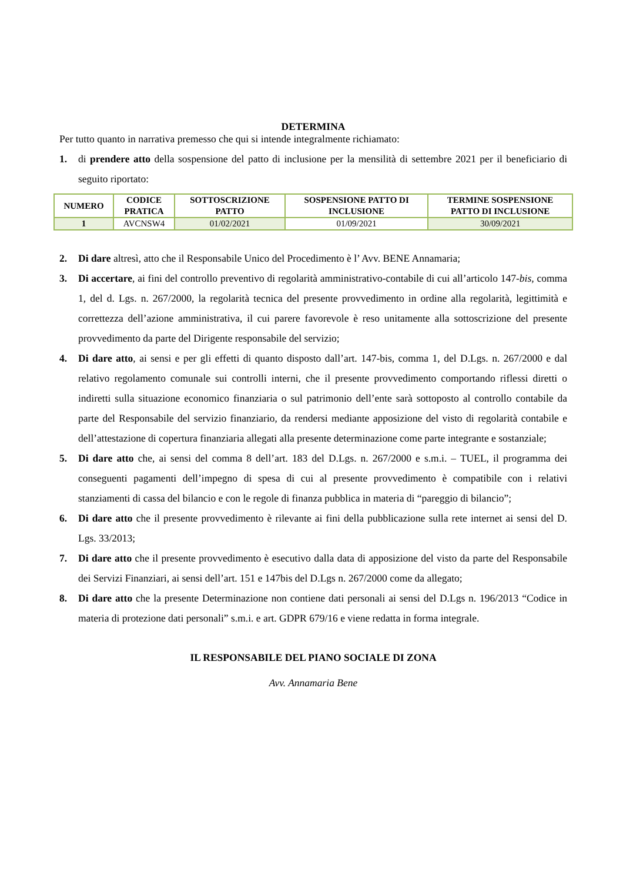DETERMINA
Per tutto quanto in narrativa premesso che qui si intende integralmente richiamato:
1. di prendere atto della sospensione del patto di inclusione per la mensilità di settembre 2021 per il beneficiario di seguito riportato:
| NUMERO | CODICE PRATICA | SOTTOSCRIZIONE PATTO | SOSPENSIONE PATTO DI INCLUSIONE | TERMINE SOSPENSIONE PATTO DI INCLUSIONE |
| --- | --- | --- | --- | --- |
| 1 | AVCNSW4 | 01/02/2021 | 01/09/2021 | 30/09/2021 |
2. Di dare altresì, atto che il Responsabile Unico del Procedimento è l’ Avv. BENE Annamaria;
3. Di accertare, ai fini del controllo preventivo di regolarità amministrativo-contabile di cui all’articolo 147-bis, comma 1, del d. Lgs. n. 267/2000, la regolarità tecnica del presente provvedimento in ordine alla regolarità, legittimità e correttezza dell’azione amministrativa, il cui parere favorevole è reso unitamente alla sottoscrizione del presente provvedimento da parte del Dirigente responsabile del servizio;
4. Di dare atto, ai sensi e per gli effetti di quanto disposto dall’art. 147-bis, comma 1, del D.Lgs. n. 267/2000 e dal relativo regolamento comunale sui controlli interni, che il presente provvedimento comportando riflessi diretti o indiretti sulla situazione economico finanziaria o sul patrimonio dell’ente sarà sottoposto al controllo contabile da parte del Responsabile del servizio finanziario, da rendersi mediante apposizione del visto di regolarità contabile e dell’attestazione di copertura finanziaria allegati alla presente determinazione come parte integrante e sostanziale;
5. Di dare atto che, ai sensi del comma 8 dell’art. 183 del D.Lgs. n. 267/2000 e s.m.i. – TUEL, il programma dei conseguenti pagamenti dell’impegno di spesa di cui al presente provvedimento è compatibile con i relativi stanziamenti di cassa del bilancio e con le regole di finanza pubblica in materia di “pareggio di bilancio”;
6. Di dare atto che il presente provvedimento è rilevante ai fini della pubblicazione sulla rete internet ai sensi del D. Lgs. 33/2013;
7. Di dare atto che il presente provvedimento è esecutivo dalla data di apposizione del visto da parte del Responsabile dei Servizi Finanziari, ai sensi dell’art. 151 e 147bis del D.Lgs n. 267/2000 come da allegato;
8. Di dare atto che la presente Determinazione non contiene dati personali ai sensi del D.Lgs n. 196/2013 “Codice in materia di protezione dati personali” s.m.i. e art. GDPR 679/16 e viene redatta in forma integrale.
IL RESPONSABILE DEL PIANO SOCIALE DI ZONA
Avv. Annamaria Bene